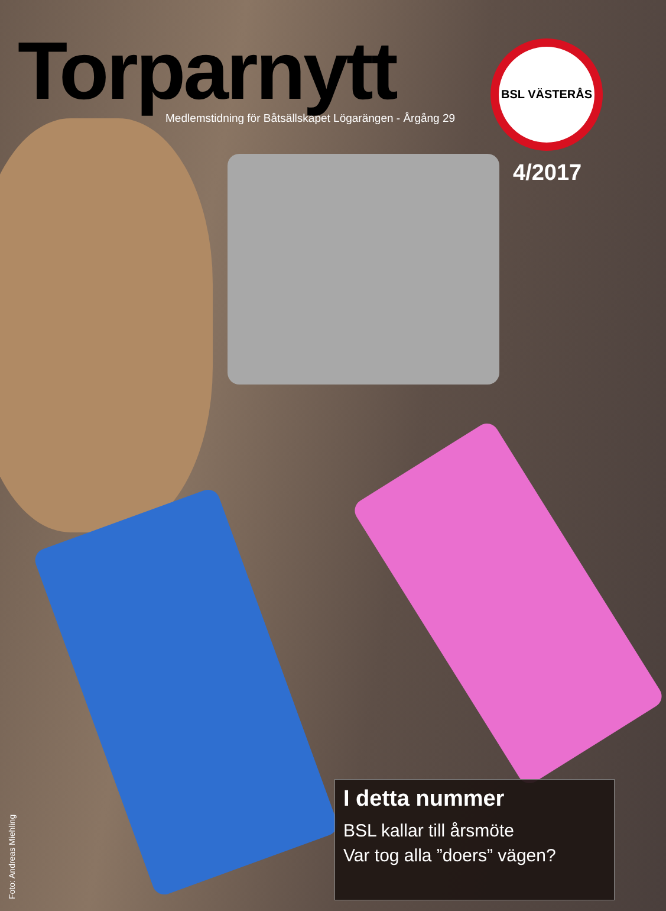Torparnytt
Medlemstidning för Båtsällskapet Lögarängen - Årgång 29
BSL VÄSTERÅS
4/2017
I detta nummer
BSL kallar till årsmöte
Var tog alla ”doers” vägen?
Foto: Andreas Miehling